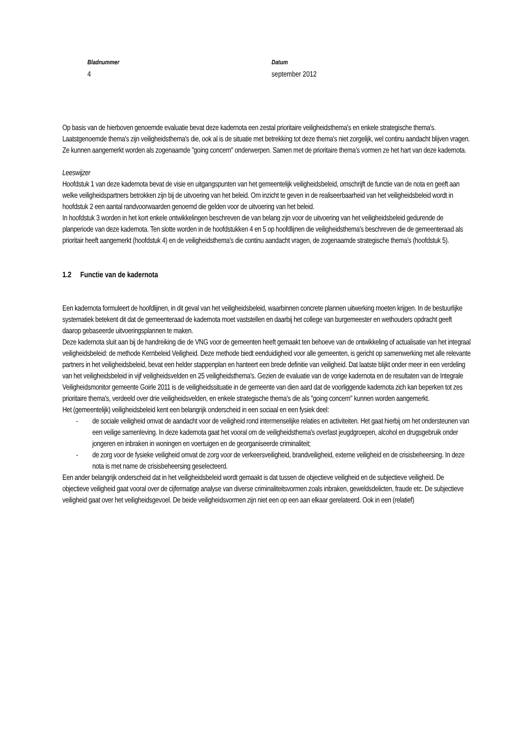Bladnummer
4
Datum
september 2012
Op basis van de hierboven genoemde evaluatie bevat deze kadernota een zestal prioritaire veiligheidsthema's en enkele strategische thema's. Laatstgenoemde thema's zijn veiligheidsthema's die, ook al is de situatie met betrekking tot deze thema's niet zorgelijk, wel continu aandacht blijven vragen. Ze kunnen aangemerkt worden als zogenaamde "going concern" onderwerpen. Samen met de prioritaire thema's vormen ze het hart van deze kadernota.
Leeswijzer
Hoofdstuk 1 van deze kadernota bevat de visie en uitgangspunten van het gemeentelijk veiligheidsbeleid, omschrijft de functie van de nota en geeft aan welke veiligheidspartners betrokken zijn bij de uitvoering van het beleid. Om inzicht te geven in de realiseerbaarheid van het veiligheidsbeleid wordt in hoofdstuk 2 een aantal randvoorwaarden genoemd die gelden voor de uitvoering van het beleid.
In hoofdstuk 3 worden in het kort enkele ontwikkelingen beschreven die van belang zijn voor de uitvoering van het veiligheidsbeleid gedurende de planperiode van deze kadernota. Ten slotte worden in de hoofdstukken 4 en 5 op hoofdlijnen die veiligheidsthema's beschreven die de gemeenteraad als prioritair heeft aangemerkt (hoofdstuk 4) en de veiligheidsthema's die continu aandacht vragen, de zogenaamde strategische thema's (hoofdstuk 5).
1.2 Functie van de kadernota
Een kadernota formuleert de hoofdlijnen, in dit geval van het veiligheidsbeleid, waarbinnen concrete plannen uitwerking moeten krijgen. In de bestuurlijke systematiek betekent dit dat de gemeenteraad de kadernota moet vaststellen en daarbij het college van burgemeester en wethouders opdracht geeft daarop gebaseerde uitvoeringsplannen te maken.
Deze kadernota sluit aan bij de handreiking die de VNG voor de gemeenten heeft gemaakt ten behoeve van de ontwikkeling of actualisatie van het integraal veiligheidsbeleid: de methode Kernbeleid Veiligheid. Deze methode biedt eenduidigheid voor alle gemeenten, is gericht op samenwerking met alle relevante partners in het veiligheidsbeleid, bevat een helder stappenplan en hanteert een brede definitie van veiligheid. Dat laatste blijkt onder meer in een verdeling van het veiligheidsbeleid in vijf veiligheidsvelden en 25 veiligheidsthema's. Gezien de evaluatie van de vorige kadernota en de resultaten van de Integrale Veiligheidsmonitor gemeente Goirle 2011 is de veiligheidssituatie in de gemeente van dien aard dat de voorliggende kadernota zich kan beperken tot zes prioritaire thema's, verdeeld over drie veiligheidsvelden, en enkele strategische thema's die als "going concern" kunnen worden aangemerkt.
Het (gemeentelijk) veiligheidsbeleid kent een belangrijk onderscheid in een sociaal en een fysiek deel:
- de sociale veiligheid omvat de aandacht voor de veiligheid rond intermenselijke relaties en activiteiten. Het gaat hierbij om het ondersteunen van een veilige samenleving. In deze kadernota gaat het vooral om de veiligheidsthema's overlast jeugdgroepen, alcohol en drugsgebruik onder jongeren en inbraken in woningen en voertuigen en de georganiseerde criminaliteit;
- de zorg voor de fysieke veiligheid omvat de zorg voor de verkeersveiligheid, brandveiligheid, externe veiligheid en de crisisbeheersing. In deze nota is met name de crisisbeheersing geselecteerd.
Een ander belangrijk onderscheid dat in het veiligheidsbeleid wordt gemaakt is dat tussen de objectieve veiligheid en de subjectieve veiligheid. De objectieve veiligheid gaat vooral over de cijfermatige analyse van diverse criminaliteitsvormen zoals inbraken, geweldsdelicten, fraude etc. De subjectieve veiligheid gaat over het veiligheidsgevoel. De beide veiligheidsvormen zijn niet een op een aan elkaar gerelateerd. Ook in een (relatief)